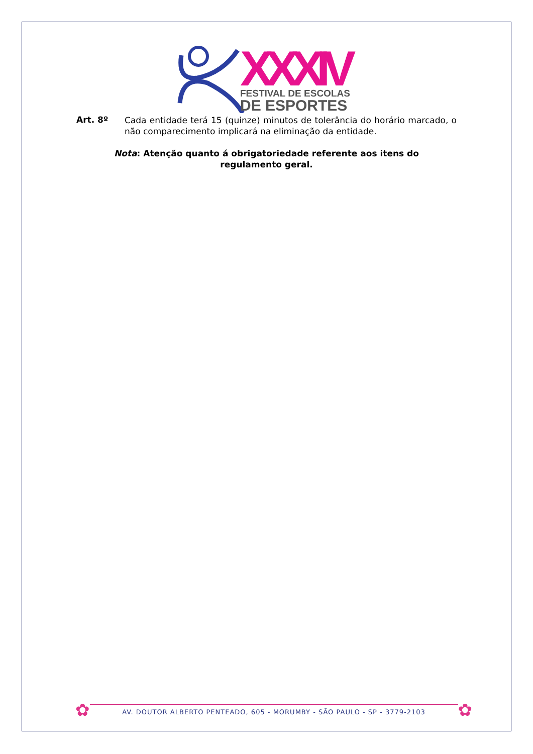XXXIV
FESTIVAL DE ESCOLAS
DE ESPORTES
Art. 8º
Cada entidade terá 15 (quinze) minutos de tolerância do horário marcado, o não comparecimento implicará na eliminação da entidade.
Nota: Atenção quanto á obrigatoriedade referente aos itens do regulamento geral.
✿
AV. DOUTOR ALBERTO PENTEADO, 605 - MORUMBY - SÃO PAULO - SP - 3779-2103
✿